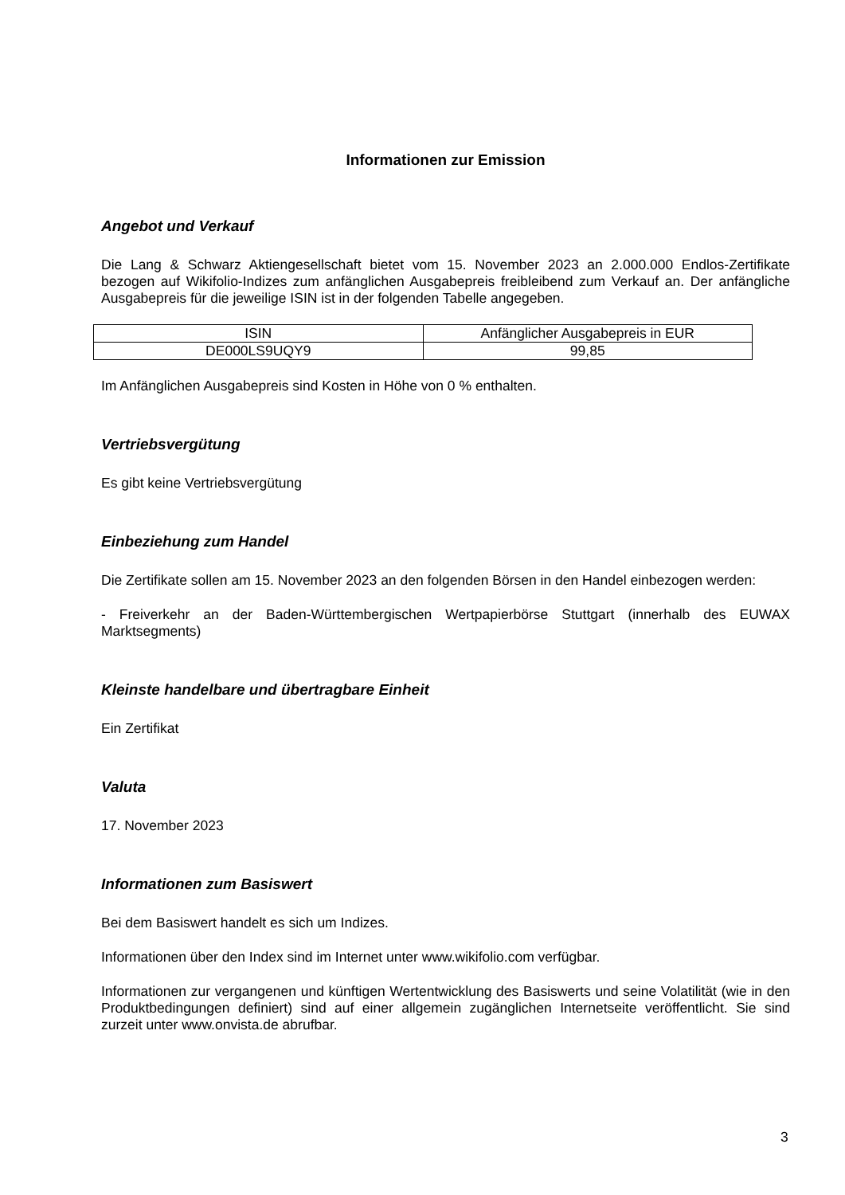Informationen zur Emission
Angebot und Verkauf
Die Lang & Schwarz Aktiengesellschaft bietet vom 15. November 2023 an 2.000.000 Endlos-Zertifikate bezogen auf Wikifolio-Indizes zum anfänglichen Ausgabepreis freibleibend zum Verkauf an. Der anfängliche Ausgabepreis für die jeweilige ISIN ist in der folgenden Tabelle angegeben.
| ISIN | Anfänglicher Ausgabepreis in EUR |
| --- | --- |
| DE000LS9UQY9 | 99,85 |
Im Anfänglichen Ausgabepreis sind Kosten in Höhe von 0 % enthalten.
Vertriebsvergütung
Es gibt keine Vertriebsvergütung
Einbeziehung zum Handel
Die Zertifikate sollen am 15. November 2023 an den folgenden Börsen in den Handel einbezogen werden:
- Freiverkehr an der Baden-Württembergischen Wertpapierbörse Stuttgart (innerhalb des EUWAX Marktsegments)
Kleinste handelbare und übertragbare Einheit
Ein Zertifikat
Valuta
17. November 2023
Informationen zum Basiswert
Bei dem Basiswert handelt es sich um Indizes.
Informationen über den Index sind im Internet unter www.wikifolio.com verfügbar.
Informationen zur vergangenen und künftigen Wertentwicklung des Basiswerts und seine Volatilität (wie in den Produktbedingungen definiert) sind auf einer allgemein zugänglichen Internetseite veröffentlicht. Sie sind zurzeit unter www.onvista.de abrufbar.
3